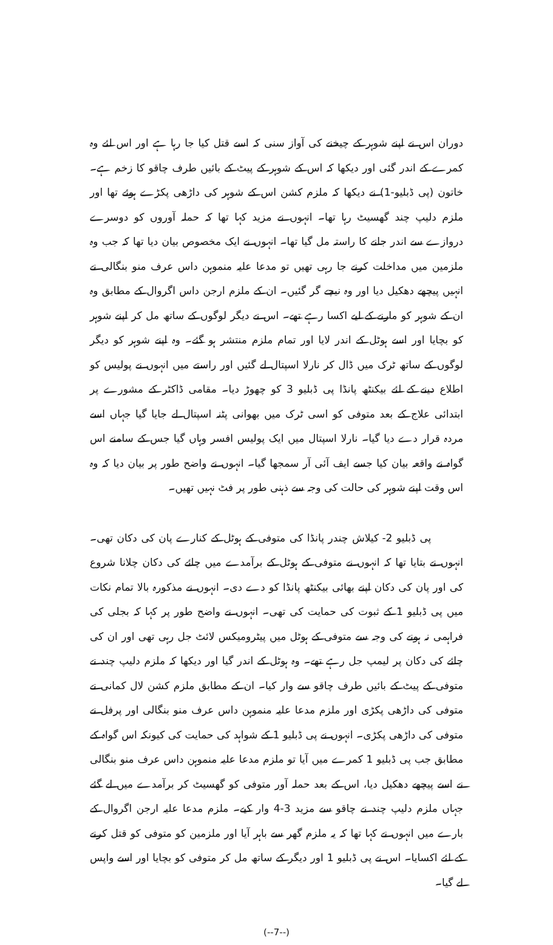دوران اس نے اپنے شوہر کے چیخنے کی آواز سنی کہ اسے قتل کیا جا رہا ہے اور اس لئے وہ کمرے کے اندر گئی اور دیکھا کہ اس کے شوہر کے پیٹ کے بائیں طرف چاقو کا زخم ہے۔ خاتون (پی ڈبلیو-1) نے دیکھا کہ ملزم کشن اس کے شوہر کی داڑھی پکڑے ہوئے تھا اور ملزم دلیپ چند گھسیٹ رہا تھا۔ انہوں نے مزید کہا تھا کہ حملہ آوروں کو دوسرے دروازے سے اندر جانے کا راستہ مل گیا تھا۔ انہوں نے ایک مخصوص بیان دیا تھا کہ جب وہ ملزمین میں مداخلت کرنے جا رہی تھیں تو مدعا علیہ منموہن داس عرف منو بنگالی نے انہیں پیچھے دھکیل دیا اور وہ نیچے گر گئیں۔ ان کے ملزم ارجن داس اگروال کے مطابق وہ ان کے شوہر کو مارنے کے لیے اکسا رہے تھے۔ اس نے دیگر لوگوں کے ساتھ مل کر اپنے شوہر کو بچایا اور اسے ہوٹل کے اندر لایا اور تمام ملزم منتشر ہو گئے۔ وہ اپنے شوہر کو دیگر لوگوں کے ساتھ ٹرک میں ڈال کر نارلا اسپتال لے گئیں اور راستے میں انہوں نے پولیس کو اطلاع دینے کے لئے بیکنٹھ پانڈا پی ڈبلیو 3 کو چھوڑ دیا۔ مقامی ڈاکٹر کے مشورے پر ابتدائی علاج کے بعد متوفی کو اسی ٹرک میں بھوانی پٹنہ اسپتال لے جایا گیا جہاں اسے مردہ قرار دے دیا گیا۔ نارلا اسپتال میں ایک پولیس افسر وہاں گیا جس کے سامنے اس گواہ نے واقعہ بیان کیا جسے ایف آئی آر سمجھا گیا۔ انہوں نے واضح طور پر بیان دیا کہ وہ اس وقت اپنے شوہر کی حالت کی وجہ سے ذہنی طور پر فٹ نہیں تھیں۔
پی ڈبلیو 2- کیلاش چندر پانڈا کی متوفی کے ہوٹل کے کنارے پان کی دکان تھی۔ انہوں نے بتایا تھا کہ انہوں نے متوفی کے ہوٹل کے برآمدے میں چائے کی دکان چلانا شروع کی اور پان کی دکان اپنے بھائی بیکنٹھ پانڈا کو دے دی۔ انہوں نے مذکورہ بالا تمام نکات میں پی ڈبلیو 1 کے ثبوت کی حمایت کی تھی۔ انہوں نے واضح طور پر کہا کہ بجلی کی فراہمی نہ ہونے کی وجہ سے متوفی کے ہوٹل میں پیٹرومیکس لائٹ جل رہی تھی اور ان کی چائے کی دکان پر لیمپ جل رہے تھے۔ وہ ہوٹل کے اندر گیا اور دیکھا کہ ملزم دلیپ چند نے متوفی کے پیٹ کے بائیں طرف چاقو سے وار کیا۔ ان کے مطابق ملزم کشن لال کمانی نے متوفی کی داڑھی پکڑی اور ملزم مدعا علیہ منموہن داس عرف منو بنگالی اور پرفل نے متوفی کی داڑھی پکڑی۔ انہوں نے پی ڈبلیو 1 کے شواہد کی حمایت کی کیونکہ اس گواہ کے مطابق جب پی ڈبلیو 1 کمرے میں آیا تو ملزم مدعا علیہ منموہن داس عرف منو بنگالی نے اسے پیچھے دھکیل دیا، اس کے بعد حملہ آور متوفی کو گھسیٹ کر برآمدے میں لے گئے جہاں ملزم دلیپ چند نے چاقو سے مزید 3-4 وار کیے۔ ملزم مدعا علیہ ارجن اگروال کے بارے میں انہوں نے کہا تھا کہ یہ ملزم گھر سے باہر آیا اور ملزمین کو متوفی کو قتل کرنے کے لئے اکسایا۔ اس نے پی ڈبلیو 1 اور دیگر کے ساتھ مل کر متوفی کو بچایا اور اسے واپس لے گیا۔
(--7--)